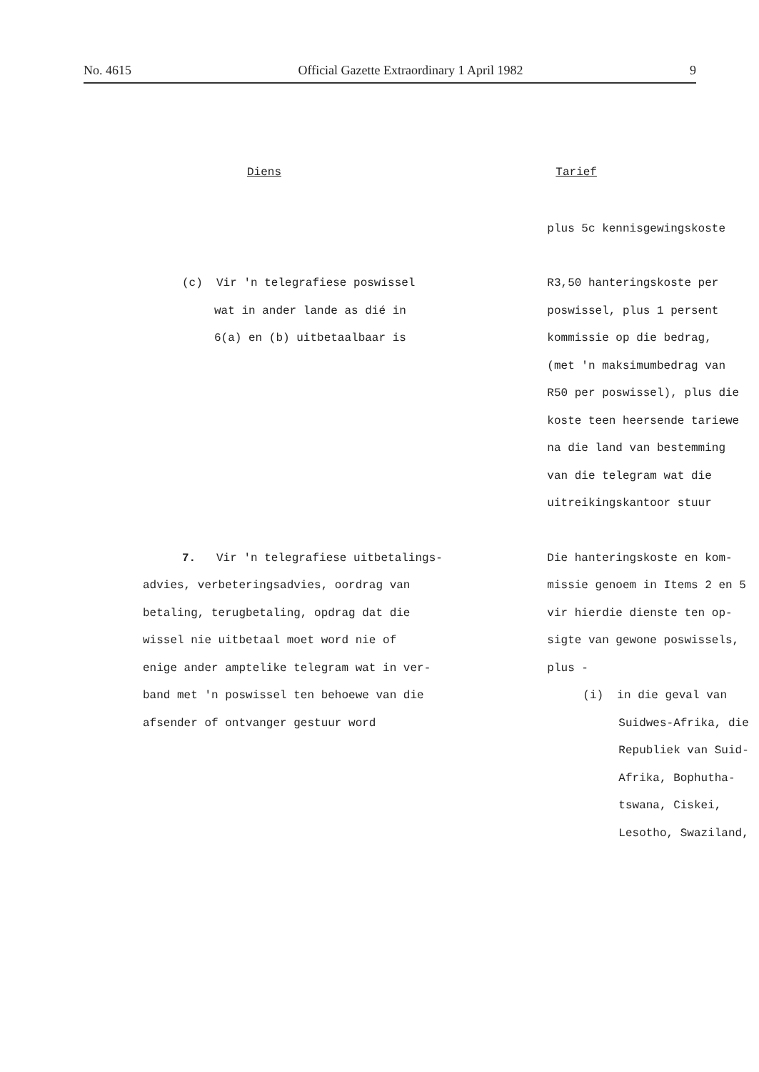No. 4615 Official Gazette Extraordinary 1 April 1982 9
| Diens | Tarief |
| --- | --- |
| | plus 5c kennisgewingskoste |
| (c) Vir 'n telegrafiese poswissel wat in ander lande as dié in 6(a) en (b) uitbetaalbaar is | R3,50 hanteringskoste per poswissel, plus 1 persent kommissie op die bedrag, (met 'n maksimumbedrag van R50 per poswissel), plus die koste teen heersende tariewe na die land van bestemming van die telegram wat die uitreikingskantoor stuur |
| 7. Vir 'n telegrafiese uitbetalings- advies, verbeteringsadvies, oordrag van betaling, terugbetaling, opdrag dat die wissel nie uitbetaal moet word nie of enige ander amptelike telegram wat in ver- band met 'n poswissel ten behoewe van die afsender of ontvanger gestuur word | Die hanteringskoste en kom- missie genoem in Items 2 en 5 vir hierdie dienste ten op- sigte van gewone poswissels, plus - (i) in die geval van Suidwes-Afrika, die Republiek van Suid- Afrika, Bophutha- tswana, Ciskei, Lesotho, Swaziland, |